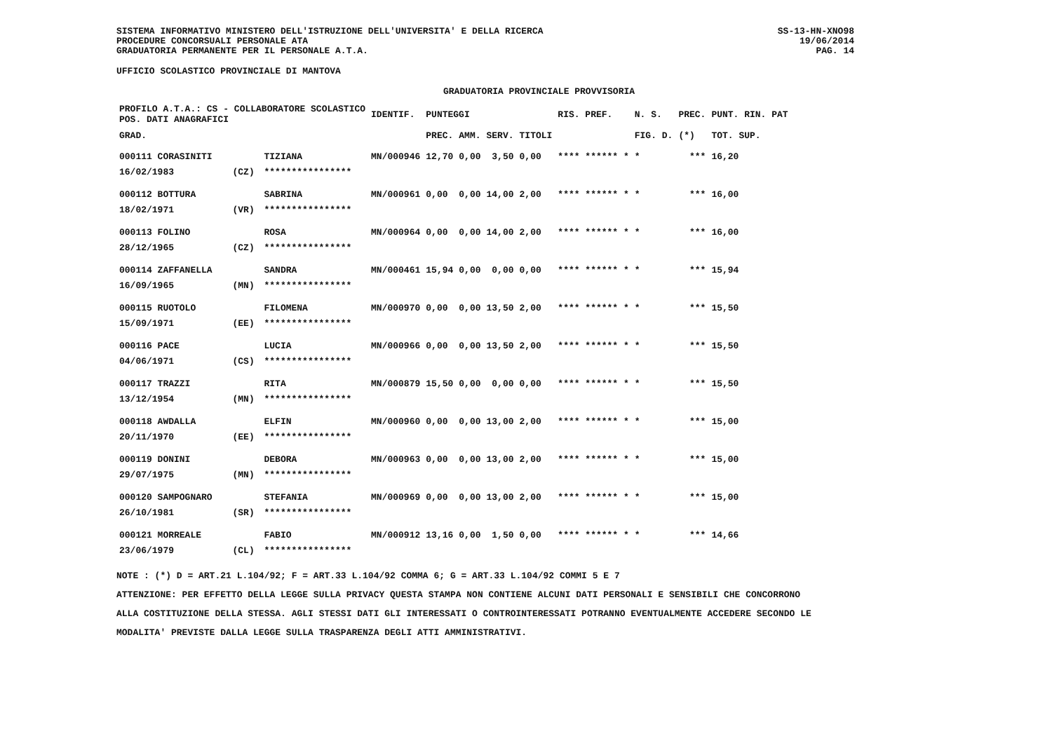SISTEMA INFORMATIVO MINISTERO DELL'ISTRUZIONE DELL'UNIVERSITA' E DELLA RICERCA
PROCEDURE CONCORSUALI PERSONALE ATA
GRADUATORIA PERMANENTE PER IL PERSONALE A.T.A.
SS-13-HN-XNO98
19/06/2014
PAG. 14
UFFICIO SCOLASTICO PROVINCIALE DI MANTOVA
GRADUATORIA PROVINCIALE PROVVISORIA
| PROFILO A.T.A.: CS - COLLABORATORE SCOLASTICO POS. DATI ANAGRAFICI | | | IDENTIF. | PUNTEGGI | | | | RIS. PREF. | N. S. | PREC. | PUNT. RIN. PAT |
| --- | --- | --- | --- | --- | --- | --- | --- | --- | --- | --- | --- |
| GRAD. | | | | PREC. | AMM. | SERV. | TITOLI | | FIG. D. | (*) | TOT. SUP. |
| 000111 CORASINITI | | TIZIANA | MN/000946 | 12,70 | 0,00 | 3,50 | 0,00 | **** ****** * | * | *** | 16,20 |
| 16/02/1983 | (CZ) | **************** | | | | | | | | | |
| 000112 BOTTURA | | SABRINA | MN/000961 | 0,00 | 0,00 | 14,00 | 2,00 | **** ****** * | * | *** | 16,00 |
| 18/02/1971 | (VR) | **************** | | | | | | | | | |
| 000113 FOLINO | | ROSA | MN/000964 | 0,00 | 0,00 | 14,00 | 2,00 | **** ****** * | * | *** | 16,00 |
| 28/12/1965 | (CZ) | **************** | | | | | | | | | |
| 000114 ZAFFANELLA | | SANDRA | MN/000461 | 15,94 | 0,00 | 0,00 | 0,00 | **** ****** * | * | *** | 15,94 |
| 16/09/1965 | (MN) | **************** | | | | | | | | | |
| 000115 RUOTOLO | | FILOMENA | MN/000970 | 0,00 | 0,00 | 13,50 | 2,00 | **** ****** * | * | *** | 15,50 |
| 15/09/1971 | (EE) | **************** | | | | | | | | | |
| 000116 PACE | | LUCIA | MN/000966 | 0,00 | 0,00 | 13,50 | 2,00 | **** ****** * | * | *** | 15,50 |
| 04/06/1971 | (CS) | **************** | | | | | | | | | |
| 000117 TRAZZI | | RITA | MN/000879 | 15,50 | 0,00 | 0,00 | 0,00 | **** ****** * | * | *** | 15,50 |
| 13/12/1954 | (MN) | **************** | | | | | | | | | |
| 000118 AWDALLA | | ELFIN | MN/000960 | 0,00 | 0,00 | 13,00 | 2,00 | **** ****** * | * | *** | 15,00 |
| 20/11/1970 | (EE) | **************** | | | | | | | | | |
| 000119 DONINI | | DEBORA | MN/000963 | 0,00 | 0,00 | 13,00 | 2,00 | **** ****** * | * | *** | 15,00 |
| 29/07/1975 | (MN) | **************** | | | | | | | | | |
| 000120 SAMPOGNARO | | STEFANIA | MN/000969 | 0,00 | 0,00 | 13,00 | 2,00 | **** ****** * | * | *** | 15,00 |
| 26/10/1981 | (SR) | **************** | | | | | | | | | |
| 000121 MORREALE | | FABIO | MN/000912 | 13,16 | 0,00 | 1,50 | 0,00 | **** ****** * | * | *** | 14,66 |
| 23/06/1979 | (CL) | **************** | | | | | | | | | |
NOTE : (*) D = ART.21 L.104/92; F = ART.33 L.104/92 COMMA 6; G = ART.33 L.104/92 COMMI 5 E 7
ATTENZIONE: PER EFFETTO DELLA LEGGE SULLA PRIVACY QUESTA STAMPA NON CONTIENE ALCUNI DATI PERSONALI E SENSIBILI CHE CONCORRONO
ALLA COSTITUZIONE DELLA STESSA. AGLI STESSI DATI GLI INTERESSATI O CONTROINTERESSATI POTRANNO EVENTUALMENTE ACCEDERE SECONDO LE
MODALITA' PREVISTE DALLA LEGGE SULLA TRASPARENZA DEGLI ATTI AMMINISTRATIVI.